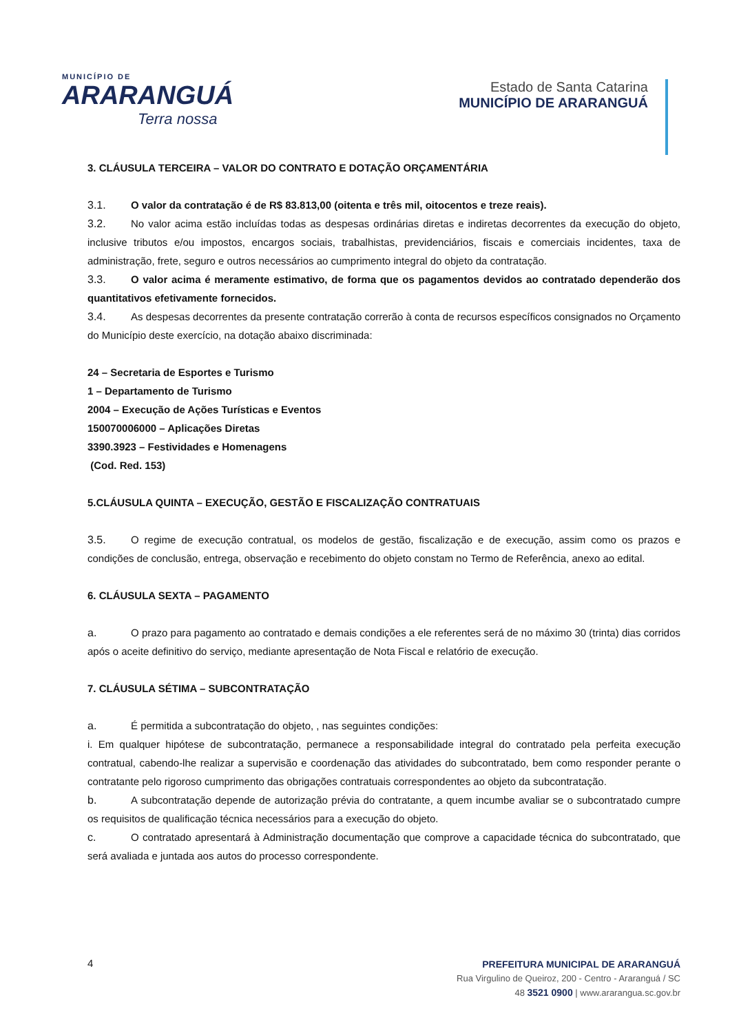MUNICÍPIO DE
ARARANGUÁ
Terra nossa
Estado de Santa Catarina
MUNICÍPIO DE ARARANGUÁ
3. CLÁUSULA TERCEIRA – VALOR DO CONTRATO E DOTAÇÃO ORÇAMENTÁRIA
3.1. O valor da contratação é de R$ 83.813,00 (oitenta e três mil, oitocentos e treze reais).
3.2. No valor acima estão incluídas todas as despesas ordinárias diretas e indiretas decorrentes da execução do objeto, inclusive tributos e/ou impostos, encargos sociais, trabalhistas, previdenciários, fiscais e comerciais incidentes, taxa de administração, frete, seguro e outros necessários ao cumprimento integral do objeto da contratação.
3.3. O valor acima é meramente estimativo, de forma que os pagamentos devidos ao contratado dependerão dos quantitativos efetivamente fornecidos.
3.4. As despesas decorrentes da presente contratação correrão à conta de recursos específicos consignados no Orçamento do Município deste exercício, na dotação abaixo discriminada:
24 – Secretaria de Esportes e Turismo
1 – Departamento de Turismo
2004 – Execução de Ações Turísticas e Eventos
150070006000 – Aplicações Diretas
3390.3923 – Festividades e Homenagens
(Cod. Red. 153)
5.CLÁUSULA QUINTA – EXECUÇÃO, GESTÃO E FISCALIZAÇÃO CONTRATUAIS
3.5. O regime de execução contratual, os modelos de gestão, fiscalização e de execução, assim como os prazos e condições de conclusão, entrega, observação e recebimento do objeto constam no Termo de Referência, anexo ao edital.
6. CLÁUSULA SEXTA – PAGAMENTO
a. O prazo para pagamento ao contratado e demais condições a ele referentes será de no máximo 30 (trinta) dias corridos após o aceite definitivo do serviço, mediante apresentação de Nota Fiscal e relatório de execução.
7. CLÁUSULA SÉTIMA – SUBCONTRATAÇÃO
a. É permitida a subcontratação do objeto, , nas seguintes condições:
i. Em qualquer hipótese de subcontratação, permanece a responsabilidade integral do contratado pela perfeita execução contratual, cabendo-lhe realizar a supervisão e coordenação das atividades do subcontratado, bem como responder perante o contratante pelo rigoroso cumprimento das obrigações contratuais correspondentes ao objeto da subcontratação.
b. A subcontratação depende de autorização prévia do contratante, a quem incumbe avaliar se o subcontratado cumpre os requisitos de qualificação técnica necessários para a execução do objeto.
c. O contratado apresentará à Administração documentação que comprove a capacidade técnica do subcontratado, que será avaliada e juntada aos autos do processo correspondente.
4
PREFEITURA MUNICIPAL DE ARARANGUÁ
Rua Virgulino de Queiroz, 200 - Centro - Araranguá / SC
48 3521 0900 | www.ararangua.sc.gov.br